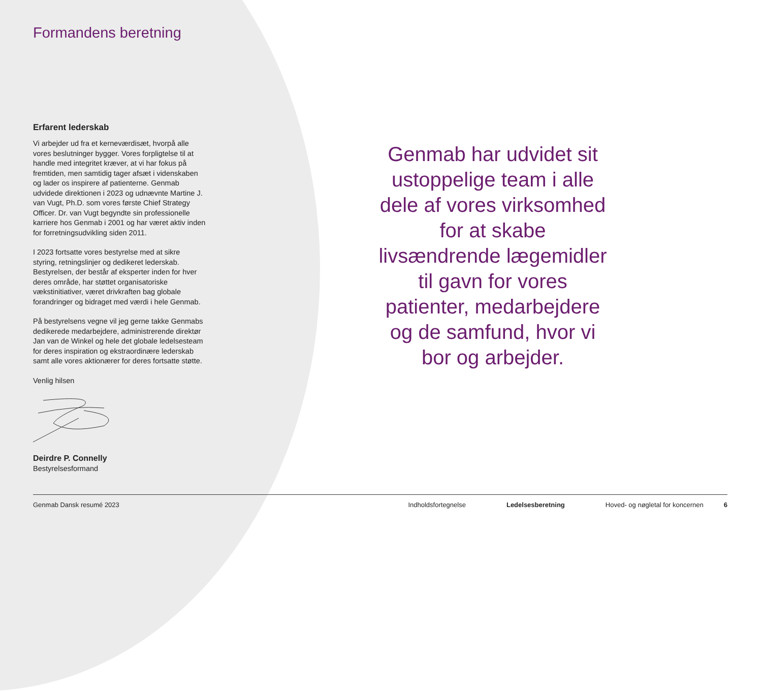Formandens beretning
Erfarent lederskab
Vi arbejder ud fra et kerneværdisæt, hvorpå alle vores beslutninger bygger. Vores forpligtelse til at handle med integritet kræver, at vi har fokus på fremtiden, men samtidig tager afsæt i videnskaben og lader os inspirere af patienterne. Genmab udvidede direktionen i 2023 og udnævnte Martine J. van Vugt, Ph.D. som vores første Chief Strategy Officer. Dr. van Vugt begyndte sin professionelle karriere hos Genmab i 2001 og har været aktiv inden for forretningsudvikling siden 2011.
I 2023 fortsatte vores bestyrelse med at sikre styring, retningslinjer og dedikeret lederskab. Bestyrelsen, der består af eksperter inden for hver deres område, har støttet organisatoriske vækstinitiativer, været drivkraften bag globale forandringer og bidraget med værdi i hele Genmab.
På bestyrelsens vegne vil jeg gerne takke Genmabs dedikerede medarbejdere, administrerende direktør Jan van de Winkel og hele det globale ledelsesteam for deres inspiration og ekstraordinære lederskab samt alle vores aktionærer for deres fortsatte støtte.
Venlig hilsen
Deirdre P. Connelly
Bestyrelsesformand
Genmab har udvidet sit ustoppelige team i alle dele af vores virksomhed for at skabe livsændrende lægemidler til gavn for vores patienter, medarbejdere og de samfund, hvor vi bor og arbejder.
Genmab Dansk resumé 2023 Indholdsfortegnelse Ledelsesberetning Hoved- og nøgletal for koncernen 6